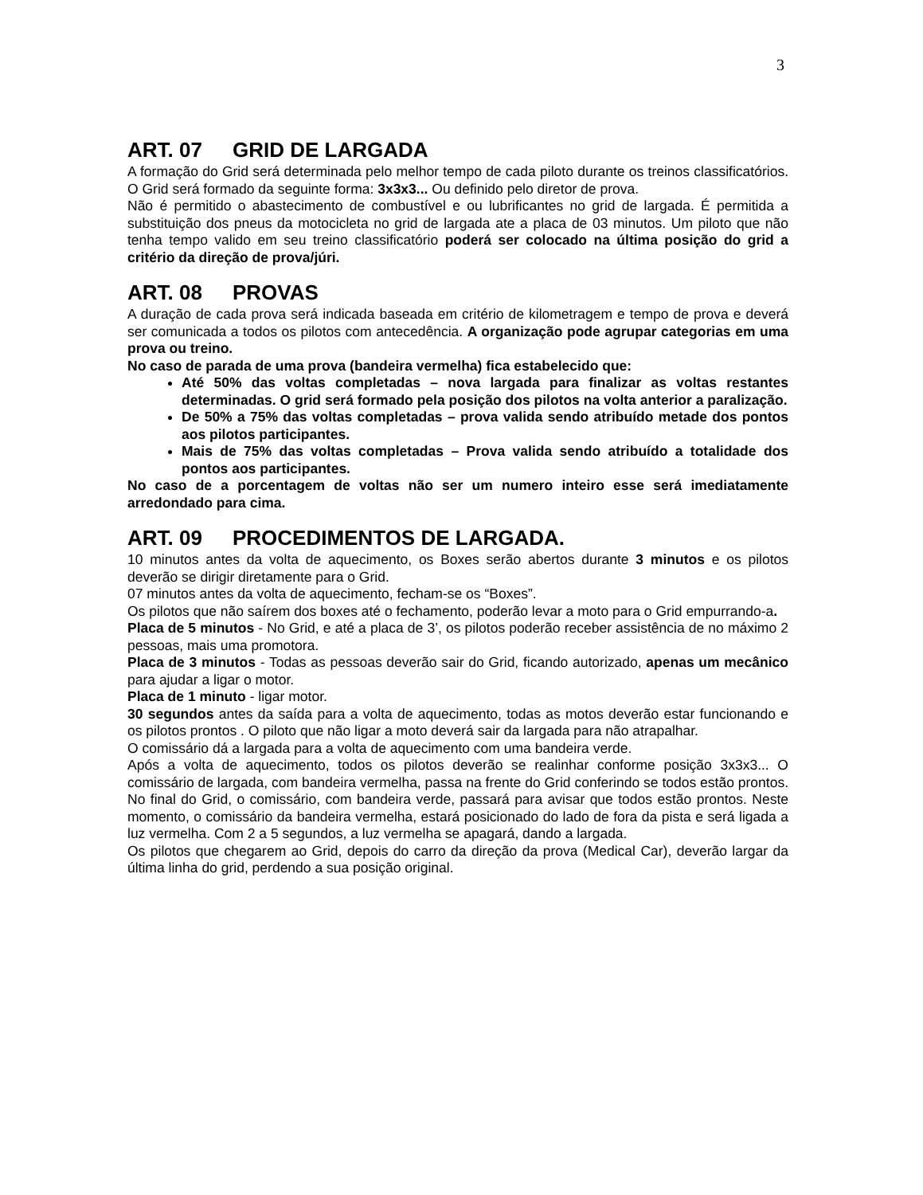3
ART. 07 GRID DE LARGADA
A formação do Grid será determinada pelo melhor tempo de cada piloto durante os treinos classificatórios. O Grid será formado da seguinte forma: 3x3x3... Ou definido pelo diretor de prova.
Não é permitido o abastecimento de combustível e ou lubrificantes no grid de largada. É permitida a substituição dos pneus da motocicleta no grid de largada ate a placa de 03 minutos. Um piloto que não tenha tempo valido em seu treino classificatório poderá ser colocado na última posição do grid a critério da direção de prova/júri.
ART. 08 PROVAS
A duração de cada prova será indicada baseada em critério de kilometragem e tempo de prova e deverá ser comunicada a todos os pilotos com antecedência. A organização pode agrupar categorias em uma prova ou treino.
No caso de parada de uma prova (bandeira vermelha) fica estabelecido que:
Até 50% das voltas completadas – nova largada para finalizar as voltas restantes determinadas. O grid será formado pela posição dos pilotos na volta anterior a paralização.
De 50% a 75% das voltas completadas – prova valida sendo atribuído metade dos pontos aos pilotos participantes.
Mais de 75% das voltas completadas – Prova valida sendo atribuído a totalidade dos pontos aos participantes.
No caso de a porcentagem de voltas não ser um numero inteiro esse será imediatamente arredondado para cima.
ART. 09 PROCEDIMENTOS DE LARGADA.
10 minutos antes da volta de aquecimento, os Boxes serão abertos durante 3 minutos e os pilotos deverão se dirigir diretamente para o Grid.
07 minutos antes da volta de aquecimento, fecham-se os “Boxes”.
Os pilotos que não saírem dos boxes até o fechamento, poderão levar a moto para o Grid empurrando-a.
Placa de 5 minutos - No Grid, e até a placa de 3’, os pilotos poderão receber assistência de no máximo 2 pessoas, mais uma promotora.
Placa de 3 minutos - Todas as pessoas deverão sair do Grid, ficando autorizado, apenas um mecânico para ajudar a ligar o motor.
Placa de 1 minuto - ligar motor.
30 segundos antes da saída para a volta de aquecimento, todas as motos deverão estar funcionando e os pilotos prontos . O piloto que não ligar a moto deverá sair da largada para não atrapalhar.
O comissário dá a largada para a volta de aquecimento com uma bandeira verde.
Após a volta de aquecimento, todos os pilotos deverão se realinhar conforme posição 3x3x3... O comissário de largada, com bandeira vermelha, passa na frente do Grid conferindo se todos estão prontos. No final do Grid, o comissário, com bandeira verde, passará para avisar que todos estão prontos. Neste momento, o comissário da bandeira vermelha, estará posicionado do lado de fora da pista e será ligada a luz vermelha. Com 2 a 5 segundos, a luz vermelha se apagará, dando a largada.
Os pilotos que chegarem ao Grid, depois do carro da direção da prova (Medical Car), deverão largar da última linha do grid, perdendo a sua posição original.